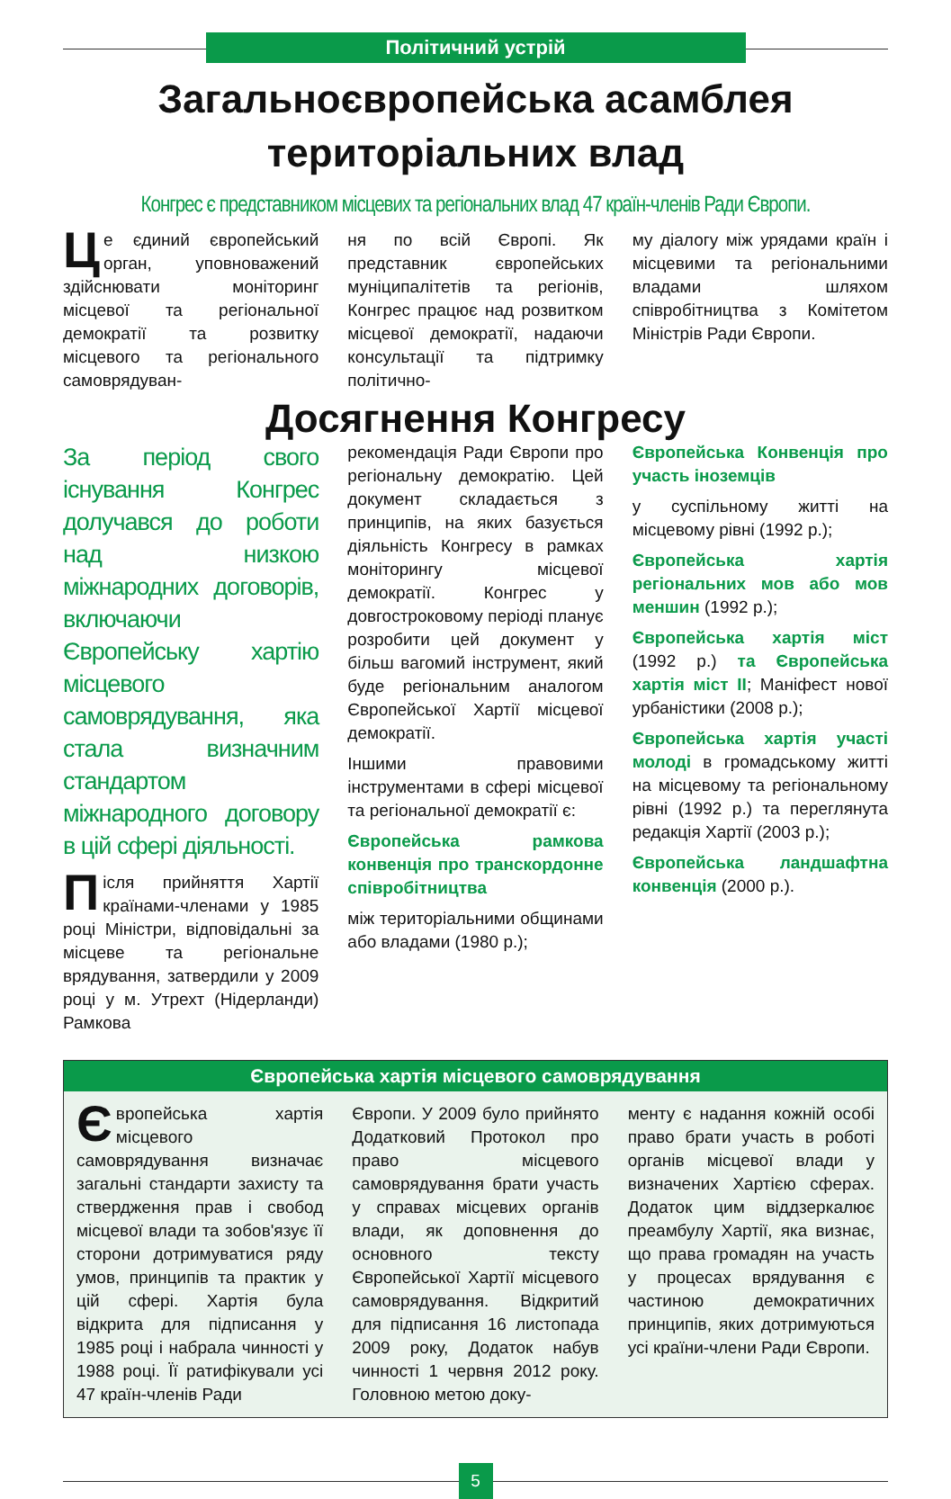Політичний устрій
Загальноєвропейська асамблея
територіальних влад
Конгрес є представником місцевих та регіональних влад 47 країн-членів Ради Європи.
Це єдиний європейський орган, уповноважений здійснювати моніторинг місцевої та регіональної демократії та розвитку місцевого та регіонального самоврядуван-
ня по всій Європі. Як представник європейських муніципалітетів та регіонів, Конгрес працює над розвитком місцевої демократії, надаючи консультації та підтримку політично-
му діалогу між урядами країн і місцевими та регіональними владами шляхом співробітництва з Комітетом Міністрів Ради Європи.
Досягнення Конгресу
За період свого існування Конгрес долучався до роботи над низкою міжнародних договорів, включаючи Європейську хартію місцевого самоврядування, яка стала визначним стандартом міжнародного договору в цій сфері діяльності.
Після прийняття Хартії країнами-членами у 1985 році Міністри, відповідальні за місцеве та регіональне врядування, затвердили у 2009 році у м. Утрехт (Нідерланди) Рамкова
рекомендація Ради Європи про регіональну демократію. Цей документ складається з принципів, на яких базується діяльність Конгресу в рамках моніторингу місцевої демократії. Конгрес у довгостроковому періоді планує розробити цей документ у більш вагомий інструмент, який буде регіональним аналогом Європейської Хартії місцевої демократії.
Іншими правовими інструментами в сфері місцевої та регіональної демократії є:
Європейська рамкова конвенція про транскордонне співробітництва
між територіальними общинами або владами (1980 р.);
Європейська Конвенція про участь іноземців
у суспільному житті на місцевому рівні (1992 р.);
Європейська хартія регіональних мов або мов меншин (1992 р.);
Європейська хартія міст (1992 р.) та Європейська хартія міст ІІ; Маніфест нової урбаністики (2008 р.);
Європейська хартія участі молоді в громадському житті на місцевому та регіональному рівні (1992 р.) та переглянута редакція Хартії (2003 р.);
Європейська ландшафтна конвенція (2000 р.).
Європейська хартія місцевого самоврядування
Європейська хартія місцевого самоврядування визначає загальні стандарти захисту та ствердження прав і свобод місцевої влади та зобов'язує її сторони дотримуватися ряду умов, принципів та практик у цій сфері. Хартія була відкрита для підписання у 1985 році і набрала чинності у 1988 році. Її ратифікували усі 47 країн-членів Ради
Європи. У 2009 було прийнято Додатковий Протокол про право місцевого самоврядування брати участь у справах місцевих органів влади, як доповнення до основного тексту Європейської Хартії місцевого самоврядування. Відкритий для підписання 16 листопада 2009 року, Додаток набув чинності 1 червня 2012 року. Головною метою доку-
менту є надання кожній особі право брати участь в роботі органів місцевої влади у визначених Хартією сферах. Додаток цим віддзеркалює преамбулу Хартії, яка визнає, що права громадян на участь у процесах врядування є частиною демократичних принципів, яких дотримуються усі країни-члени Ради Європи.
5